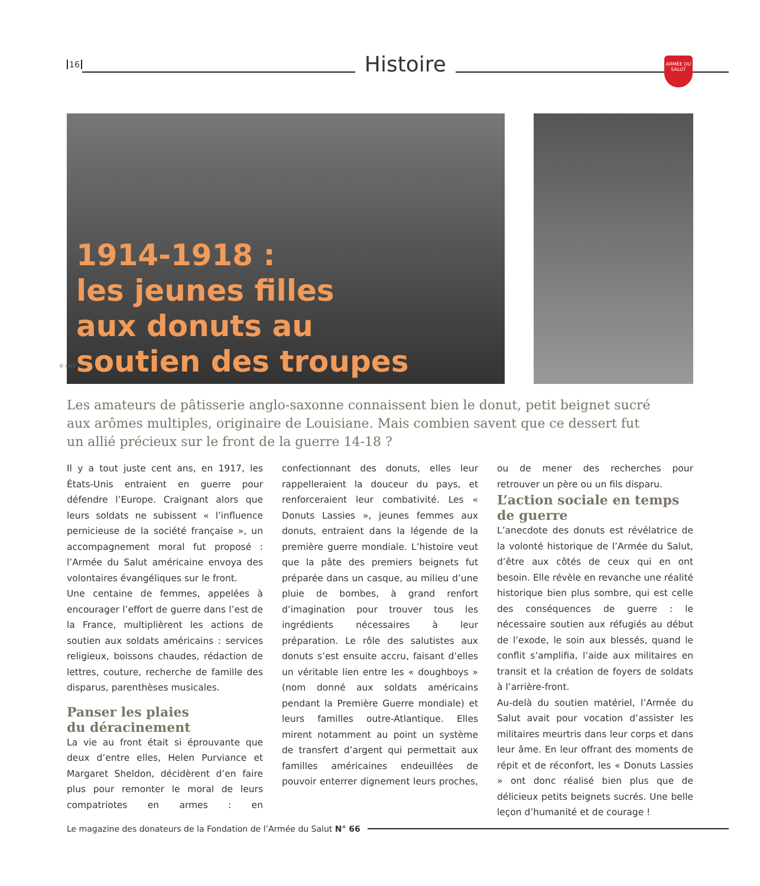16
Histoire
ARMÉE DU SALUT
1914-1918 :
les jeunes filles
aux donuts au
soutien des troupes
© ADS
Les amateurs de pâtisserie anglo-saxonne connaissent bien le donut, petit beignet sucré aux arômes multiples, originaire de Louisiane. Mais combien savent que ce dessert fut un allié précieux sur le front de la guerre 14-18 ?
Il y a tout juste cent ans, en 1917, les États-Unis entraient en guerre pour défendre l’Europe. Craignant alors que leurs soldats ne subissent « l’influence pernicieuse de la société française », un accompagnement moral fut proposé : l’Armée du Salut américaine envoya des volontaires évangéliques sur le front.
Une centaine de femmes, appelées à encourager l’effort de guerre dans l’est de la France, multiplièrent les actions de soutien aux soldats américains : services religieux, boissons chaudes, rédaction de lettres, couture, recherche de famille des disparus, parenthèses musicales.
Panser les plaies
du déracinement
La vie au front était si éprouvante que deux d’entre elles, Helen Purviance et Margaret Sheldon, décidèrent d’en faire plus pour remonter le moral de leurs compatriotes en armes : en confectionnant des donuts, elles leur rappelleraient la douceur du pays, et renforceraient leur combativité. Les « Donuts Lassies », jeunes femmes aux donuts, entraient dans la légende de la première guerre mondiale. L’histoire veut que la pâte des premiers beignets fut préparée dans un casque, au milieu d’une pluie de bombes, à grand renfort d’imagination pour trouver tous les ingrédients nécessaires à leur préparation. Le rôle des salutistes aux donuts s’est ensuite accru, faisant d’elles un véritable lien entre les « doughboys » (nom donné aux soldats américains pendant la Première Guerre mondiale) et leurs familles outre-Atlantique. Elles mirent notamment au point un système de transfert d’argent qui permettait aux familles américaines endeuillées de pouvoir enterrer dignement leurs proches, ou de mener des recherches pour retrouver un père ou un fils disparu.
L’action sociale en temps de guerre
L’anecdote des donuts est révélatrice de la volonté historique de l’Armée du Salut, d’être aux côtés de ceux qui en ont besoin. Elle révèle en revanche une réalité historique bien plus sombre, qui est celle des conséquences de guerre : le nécessaire soutien aux réfugiés au début de l’exode, le soin aux blessés, quand le conflit s’amplifia, l’aide aux militaires en transit et la création de foyers de soldats à l’arrière-front.
Au-delà du soutien matériel, l’Armée du Salut avait pour vocation d’assister les militaires meurtris dans leur corps et dans leur âme. En leur offrant des moments de répit et de réconfort, les « Donuts Lassies » ont donc réalisé bien plus que de délicieux petits beignets sucrés. Une belle leçon d’humanité et de courage !
Le magazine des donateurs de la Fondation de l’Armée du Salut N° 66